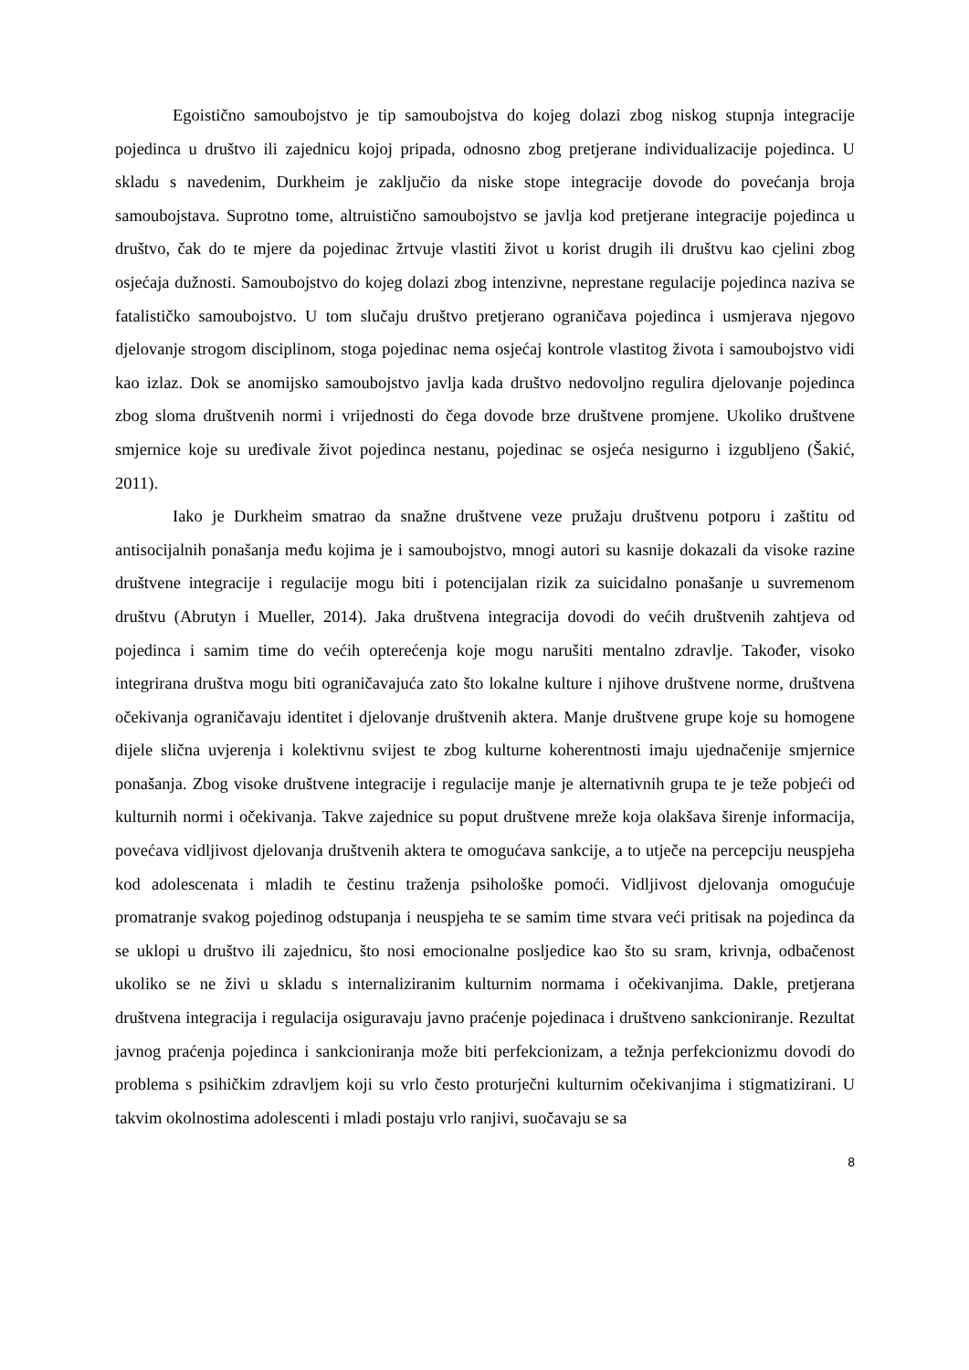Egoistično samoubojstvo je tip samoubojstva do kojeg dolazi zbog niskog stupnja integracije pojedinca u društvo ili zajednicu kojoj pripada, odnosno zbog pretjerane individualizacije pojedinca. U skladu s navedenim, Durkheim je zaključio da niske stope integracije dovode do povećanja broja samoubojstava. Suprotno tome, altruistično samoubojstvo se javlja kod pretjerane integracije pojedinca u društvo, čak do te mjere da pojedinac žrtvuje vlastiti život u korist drugih ili društvu kao cjelini zbog osjećaja dužnosti. Samoubojstvo do kojeg dolazi zbog intenzivne, neprestane regulacije pojedinca naziva se fatalističko samoubojstvo. U tom slučaju društvo pretjerano ograničava pojedinca i usmjerava njegovo djelovanje strogom disciplinom, stoga pojedinac nema osjećaj kontrole vlastitog života i samoubojstvo vidi kao izlaz. Dok se anomijsko samoubojstvo javlja kada društvo nedovoljno regulira djelovanje pojedinca zbog sloma društvenih normi i vrijednosti do čega dovode brze društvene promjene. Ukoliko društvene smjernice koje su uređivale život pojedinca nestanu, pojedinac se osjeća nesigurno i izgubljeno (Šakić, 2011).
Iako je Durkheim smatrao da snažne društvene veze pružaju društvenu potporu i zaštitu od antisocijalnih ponašanja među kojima je i samoubojstvo, mnogi autori su kasnije dokazali da visoke razine društvene integracije i regulacije mogu biti i potencijalan rizik za suicidalno ponašanje u suvremenom društvu (Abrutyn i Mueller, 2014). Jaka društvena integracija dovodi do većih društvenih zahtjeva od pojedinca i samim time do većih opterećenja koje mogu narušiti mentalno zdravlje. Također, visoko integrirana društva mogu biti ograničavajuća zato što lokalne kulture i njihove društvene norme, društvena očekivanja ograničavaju identitet i djelovanje društvenih aktera. Manje društvene grupe koje su homogene dijele slična uvjerenja i kolektivnu svijest te zbog kulturne koherentnosti imaju ujednačenije smjernice ponašanja. Zbog visoke društvene integracije i regulacije manje je alternativnih grupa te je teže pobjeći od kulturnih normi i očekivanja. Takve zajednice su poput društvene mreže koja olakšava širenje informacija, povećava vidljivost djelovanja društvenih aktera te omogućava sankcije, a to utječe na percepciju neuspjeha kod adolescenata i mladih te čestinu traženja psihološke pomoći. Vidljivost djelovanja omogućuje promatranje svakog pojedinog odstupanja i neuspjeha te se samim time stvara veći pritisak na pojedinca da se uklopi u društvo ili zajednicu, što nosi emocionalne posljedice kao što su sram, krivnja, odbačenost ukoliko se ne živi u skladu s internaliziranim kulturnim normama i očekivanjima. Dakle, pretjerana društvena integracija i regulacija osiguravaju javno praćenje pojedinaca i društveno sankcioniranje. Rezultat javnog praćenja pojedinca i sankcioniranja može biti perfekcionizam, a težnja perfekcionizmu dovodi do problema s psihičkim zdravljem koji su vrlo često proturječni kulturnim očekivanjima i stigmatizirani. U takvim okolnostima adolescenti i mladi postaju vrlo ranjivi, suočavaju se sa
8